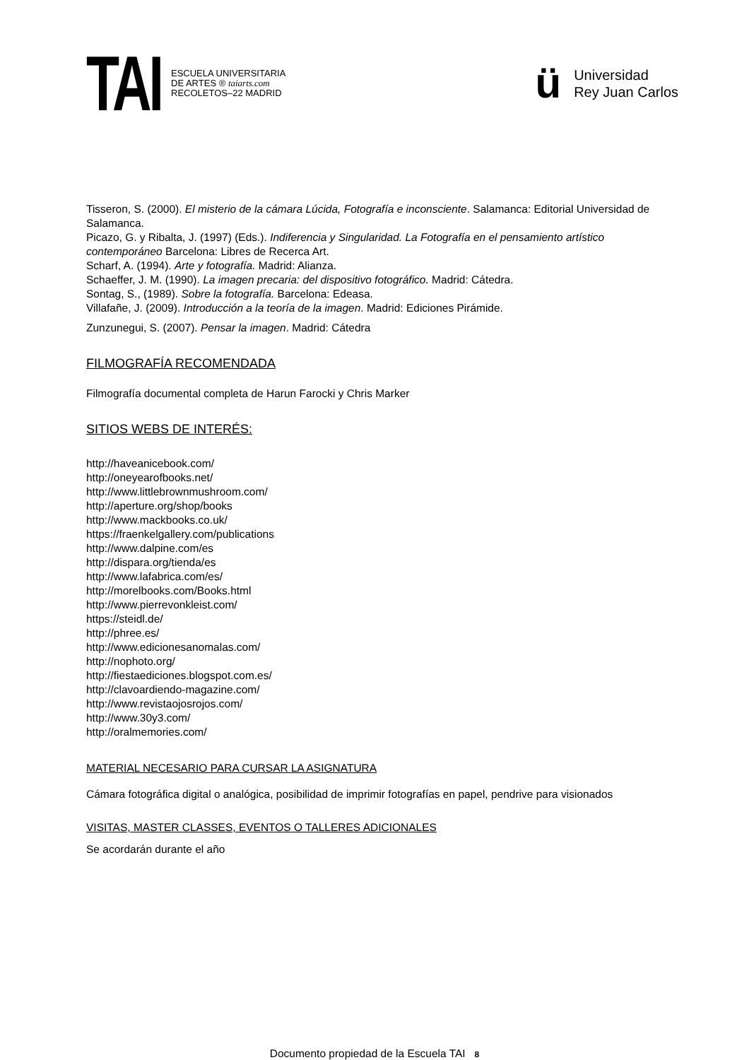TAI
ESCUELA UNIVERSITARIA
DE ARTES ® taiarts.com
RECOLETOS–22 MADRID
ü
Universidad
Rey Juan Carlos
Tisseron, S. (2000). El misterio de la cámara Lúcida, Fotografía e inconsciente. Salamanca: Editorial Universidad de Salamanca.
Picazo, G. y Ribalta, J. (1997) (Eds.). Indiferencia y Singularidad. La Fotografía en el pensamiento artístico contemporáneo Barcelona: Libres de Recerca Art.
Scharf, A. (1994). Arte y fotografía. Madrid: Alianza.
Schaeffer, J. M. (1990). La imagen precaria: del dispositivo fotográfico. Madrid: Cátedra.
Sontag, S., (1989). Sobre la fotografía. Barcelona: Edeasa.
Villafañe, J. (2009). Introducción a la teoría de la imagen. Madrid: Ediciones Pirámide.
Zunzunegui, S. (2007). Pensar la imagen. Madrid: Cátedra
FILMOGRAFÍA RECOMENDADA
Filmografía documental completa de Harun Farocki y Chris Marker
SITIOS WEBS DE INTERÉS:
http://haveanicebook.com/
http://oneyearofbooks.net/
http://www.littlebrownmushroom.com/
http://aperture.org/shop/books
http://www.mackbooks.co.uk/
https://fraenkelgallery.com/publications
http://www.dalpine.com/es
http://dispara.org/tienda/es
http://www.lafabrica.com/es/
http://morelbooks.com/Books.html
http://www.pierrevonkleist.com/
https://steidl.de/
http://phree.es/
http://www.edicionesanomalas.com/
http://nophoto.org/
http://fiestaediciones.blogspot.com.es/
http://clavoardiendo-magazine.com/
http://www.revistaojosrojos.com/
http://www.30y3.com/
http://oralmemories.com/
MATERIAL NECESARIO PARA CURSAR LA ASIGNATURA
Cámara fotográfica digital o analógica, posibilidad de imprimir fotografías en papel, pendrive para visionados
VISITAS, MASTER CLASSES, EVENTOS O TALLERES ADICIONALES
Se acordarán durante el año
Documento propiedad de la Escuela TAI 8